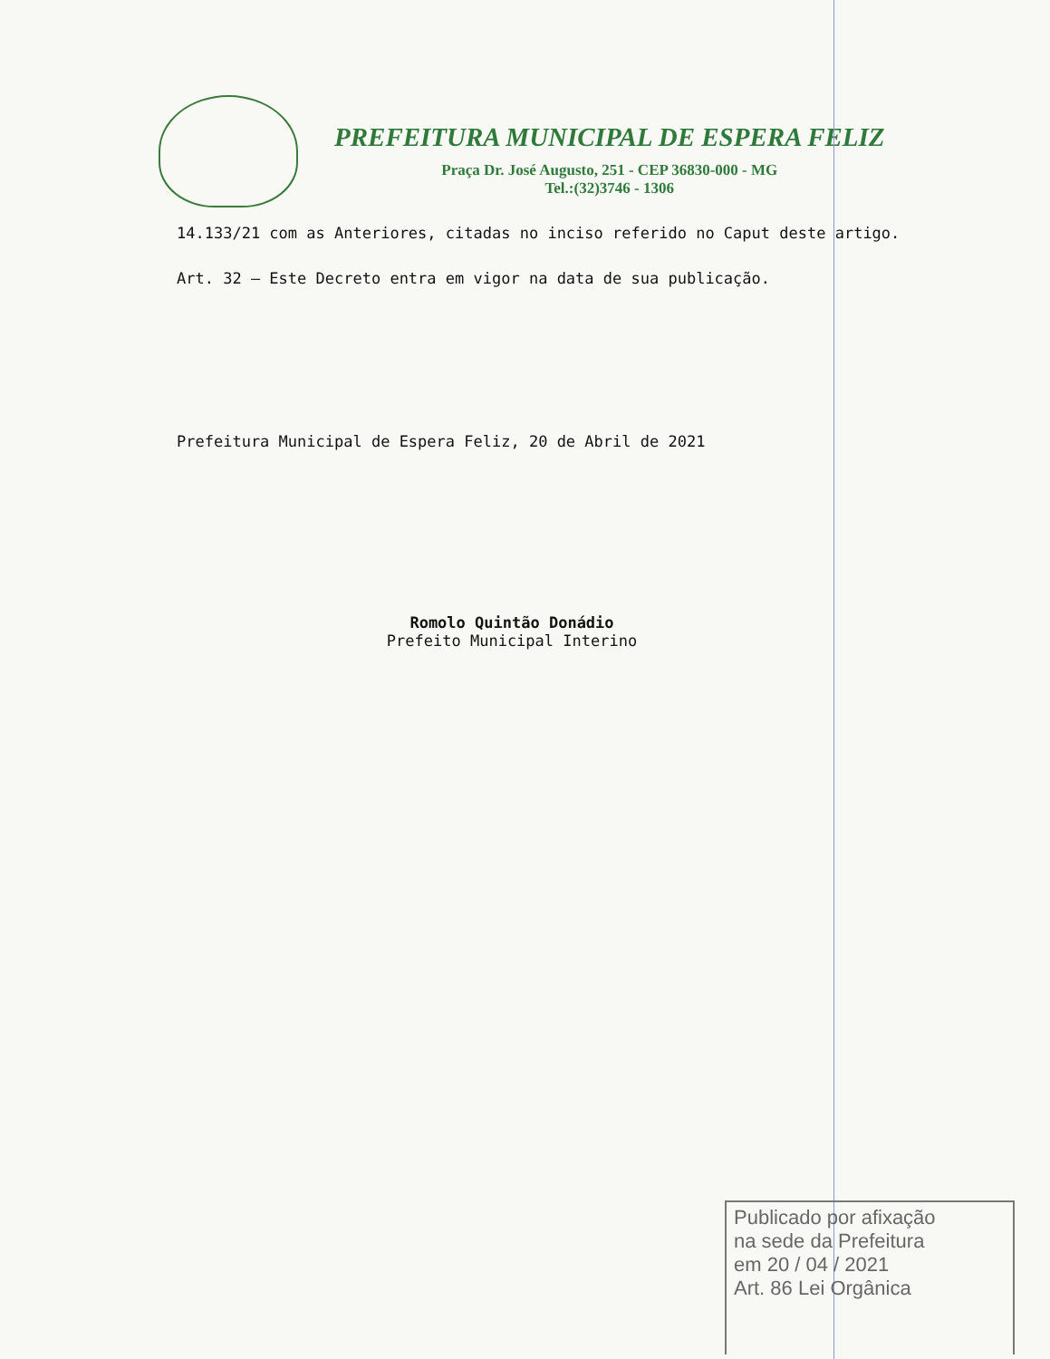PREFEITURA MUNICIPAL DE ESPERA FELIZ
Praça Dr. José Augusto, 251 - CEP 36830-000 - MG
Tel.:(32)3746 - 1306
14.133/21 com as Anteriores, citadas no inciso referido no Caput deste artigo.
Art. 32 – Este Decreto entra em vigor na data de sua publicação.
Prefeitura Municipal de Espera Feliz, 20 de Abril de 2021
Romolo Quintão Donádio
Prefeito Municipal Interino
Publicado por afixação
na sede da Prefeitura
em 20 / 04 / 2021
Art. 86 Lei Orgânica